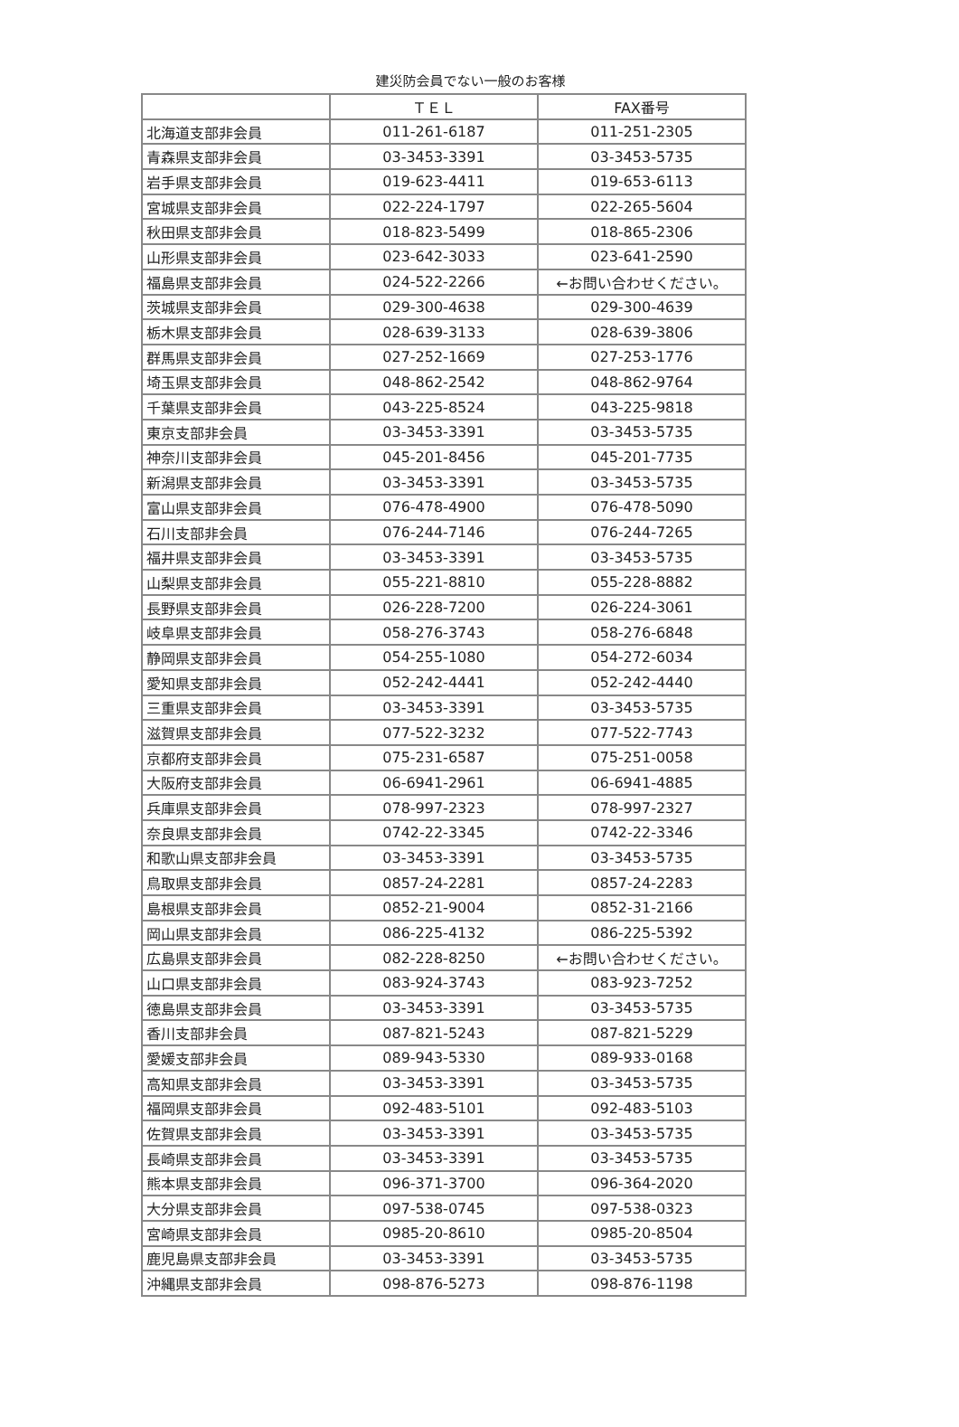建災防会員でない一般のお客様
| | ＴＥＬ | FAX番号 |
| --- | --- | --- |
| 北海道支部非会員 | 011-261-6187 | 011-251-2305 |
| 青森県支部非会員 | 03-3453-3391 | 03-3453-5735 |
| 岩手県支部非会員 | 019-623-4411 | 019-653-6113 |
| 宮城県支部非会員 | 022-224-1797 | 022-265-5604 |
| 秋田県支部非会員 | 018-823-5499 | 018-865-2306 |
| 山形県支部非会員 | 023-642-3033 | 023-641-2590 |
| 福島県支部非会員 | 024-522-2266 | ←お問い合わせください。 |
| 茨城県支部非会員 | 029-300-4638 | 029-300-4639 |
| 栃木県支部非会員 | 028-639-3133 | 028-639-3806 |
| 群馬県支部非会員 | 027-252-1669 | 027-253-1776 |
| 埼玉県支部非会員 | 048-862-2542 | 048-862-9764 |
| 千葉県支部非会員 | 043-225-8524 | 043-225-9818 |
| 東京支部非会員 | 03-3453-3391 | 03-3453-5735 |
| 神奈川支部非会員 | 045-201-8456 | 045-201-7735 |
| 新潟県支部非会員 | 03-3453-3391 | 03-3453-5735 |
| 富山県支部非会員 | 076-478-4900 | 076-478-5090 |
| 石川支部非会員 | 076-244-7146 | 076-244-7265 |
| 福井県支部非会員 | 03-3453-3391 | 03-3453-5735 |
| 山梨県支部非会員 | 055-221-8810 | 055-228-8882 |
| 長野県支部非会員 | 026-228-7200 | 026-224-3061 |
| 岐阜県支部非会員 | 058-276-3743 | 058-276-6848 |
| 静岡県支部非会員 | 054-255-1080 | 054-272-6034 |
| 愛知県支部非会員 | 052-242-4441 | 052-242-4440 |
| 三重県支部非会員 | 03-3453-3391 | 03-3453-5735 |
| 滋賀県支部非会員 | 077-522-3232 | 077-522-7743 |
| 京都府支部非会員 | 075-231-6587 | 075-251-0058 |
| 大阪府支部非会員 | 06-6941-2961 | 06-6941-4885 |
| 兵庫県支部非会員 | 078-997-2323 | 078-997-2327 |
| 奈良県支部非会員 | 0742-22-3345 | 0742-22-3346 |
| 和歌山県支部非会員 | 03-3453-3391 | 03-3453-5735 |
| 鳥取県支部非会員 | 0857-24-2281 | 0857-24-2283 |
| 島根県支部非会員 | 0852-21-9004 | 0852-31-2166 |
| 岡山県支部非会員 | 086-225-4132 | 086-225-5392 |
| 広島県支部非会員 | 082-228-8250 | ←お問い合わせください。 |
| 山口県支部非会員 | 083-924-3743 | 083-923-7252 |
| 徳島県支部非会員 | 03-3453-3391 | 03-3453-5735 |
| 香川支部非会員 | 087-821-5243 | 087-821-5229 |
| 愛媛支部非会員 | 089-943-5330 | 089-933-0168 |
| 高知県支部非会員 | 03-3453-3391 | 03-3453-5735 |
| 福岡県支部非会員 | 092-483-5101 | 092-483-5103 |
| 佐賀県支部非会員 | 03-3453-3391 | 03-3453-5735 |
| 長崎県支部非会員 | 03-3453-3391 | 03-3453-5735 |
| 熊本県支部非会員 | 096-371-3700 | 096-364-2020 |
| 大分県支部非会員 | 097-538-0745 | 097-538-0323 |
| 宮崎県支部非会員 | 0985-20-8610 | 0985-20-8504 |
| 鹿児島県支部非会員 | 03-3453-3391 | 03-3453-5735 |
| 沖縄県支部非会員 | 098-876-5273 | 098-876-1198 |